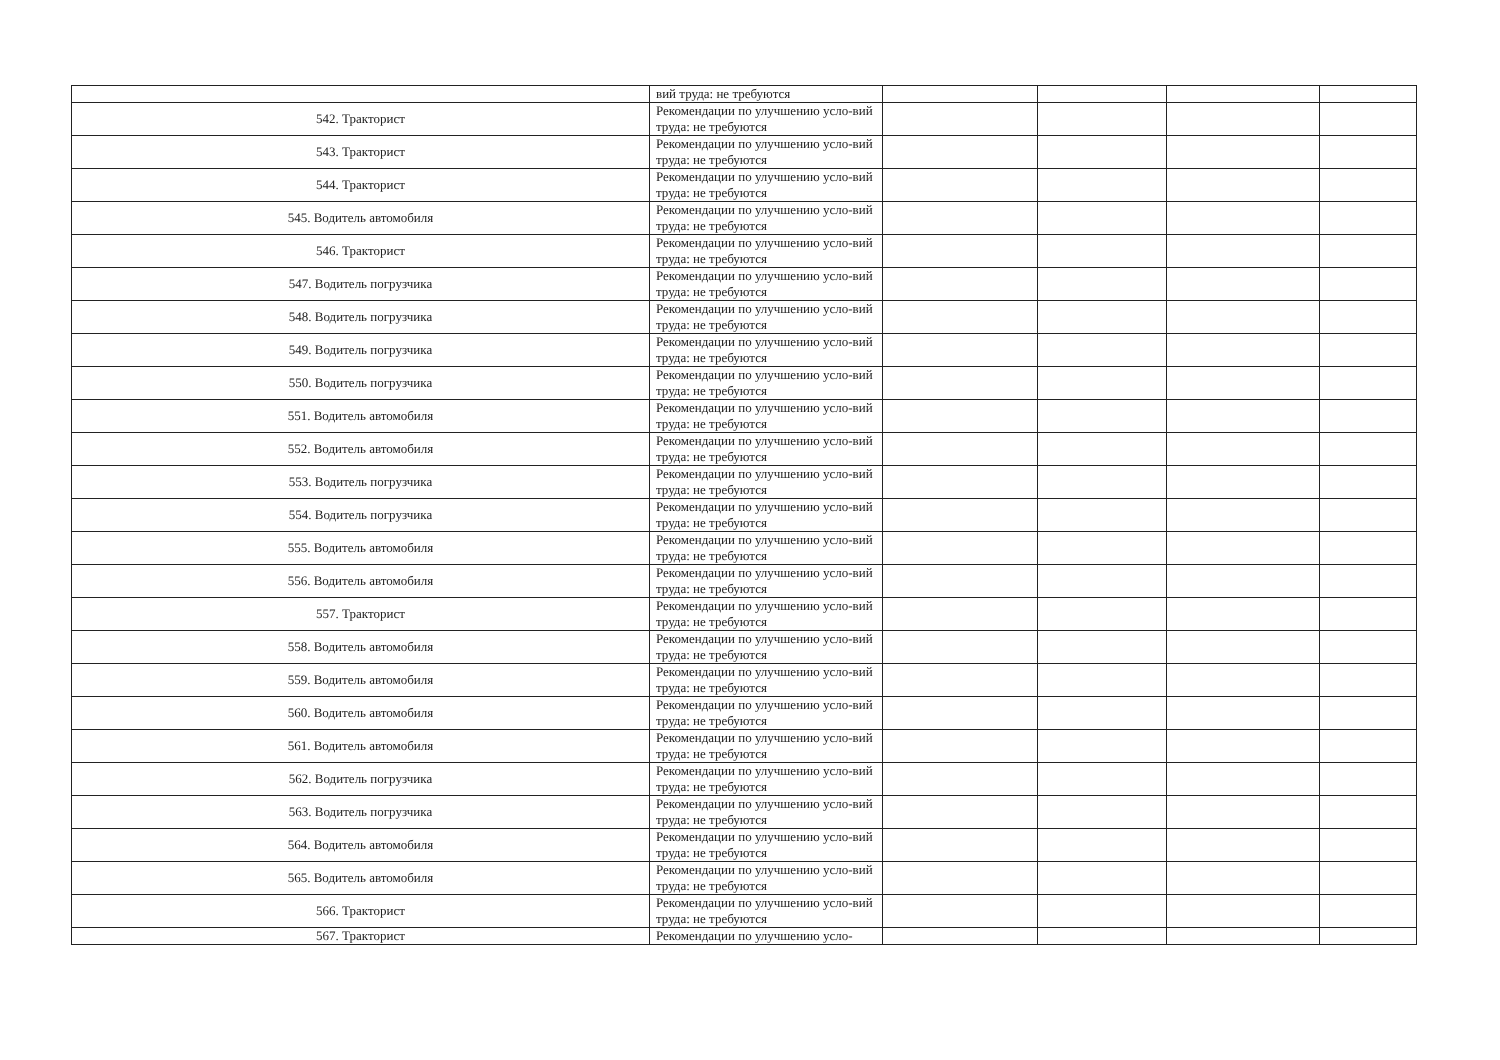| | вий труда: не требуются | | | | |
| 542. Тракторист | Рекомендации по улучшению усло-вий труда: не требуются | | | | |
| 543. Тракторист | Рекомендации по улучшению усло-вий труда: не требуются | | | | |
| 544. Тракторист | Рекомендации по улучшению усло-вий труда: не требуются | | | | |
| 545. Водитель автомобиля | Рекомендации по улучшению усло-вий труда: не требуются | | | | |
| 546. Тракторист | Рекомендации по улучшению усло-вий труда: не требуются | | | | |
| 547. Водитель погрузчика | Рекомендации по улучшению усло-вий труда: не требуются | | | | |
| 548. Водитель погрузчика | Рекомендации по улучшению усло-вий труда: не требуются | | | | |
| 549. Водитель погрузчика | Рекомендации по улучшению усло-вий труда: не требуются | | | | |
| 550. Водитель погрузчика | Рекомендации по улучшению усло-вий труда: не требуются | | | | |
| 551. Водитель автомобиля | Рекомендации по улучшению усло-вий труда: не требуются | | | | |
| 552. Водитель автомобиля | Рекомендации по улучшению усло-вий труда: не требуются | | | | |
| 553. Водитель погрузчика | Рекомендации по улучшению усло-вий труда: не требуются | | | | |
| 554. Водитель погрузчика | Рекомендации по улучшению усло-вий труда: не требуются | | | | |
| 555. Водитель автомобиля | Рекомендации по улучшению усло-вий труда: не требуются | | | | |
| 556. Водитель автомобиля | Рекомендации по улучшению усло-вий труда: не требуются | | | | |
| 557. Тракторист | Рекомендации по улучшению усло-вий труда: не требуются | | | | |
| 558. Водитель автомобиля | Рекомендации по улучшению усло-вий труда: не требуются | | | | |
| 559. Водитель автомобиля | Рекомендации по улучшению усло-вий труда: не требуются | | | | |
| 560. Водитель автомобиля | Рекомендации по улучшению усло-вий труда: не требуются | | | | |
| 561. Водитель автомобиля | Рекомендации по улучшению усло-вий труда: не требуются | | | | |
| 562. Водитель погрузчика | Рекомендации по улучшению усло-вий труда: не требуются | | | | |
| 563. Водитель погрузчика | Рекомендации по улучшению усло-вий труда: не требуются | | | | |
| 564. Водитель автомобиля | Рекомендации по улучшению усло-вий труда: не требуются | | | | |
| 565. Водитель автомобиля | Рекомендации по улучшению усло-вий труда: не требуются | | | | |
| 566. Тракторист | Рекомендации по улучшению усло-вий труда: не требуются | | | | |
| 567. Тракторист | Рекомендации по улучшению усло- | | | | |